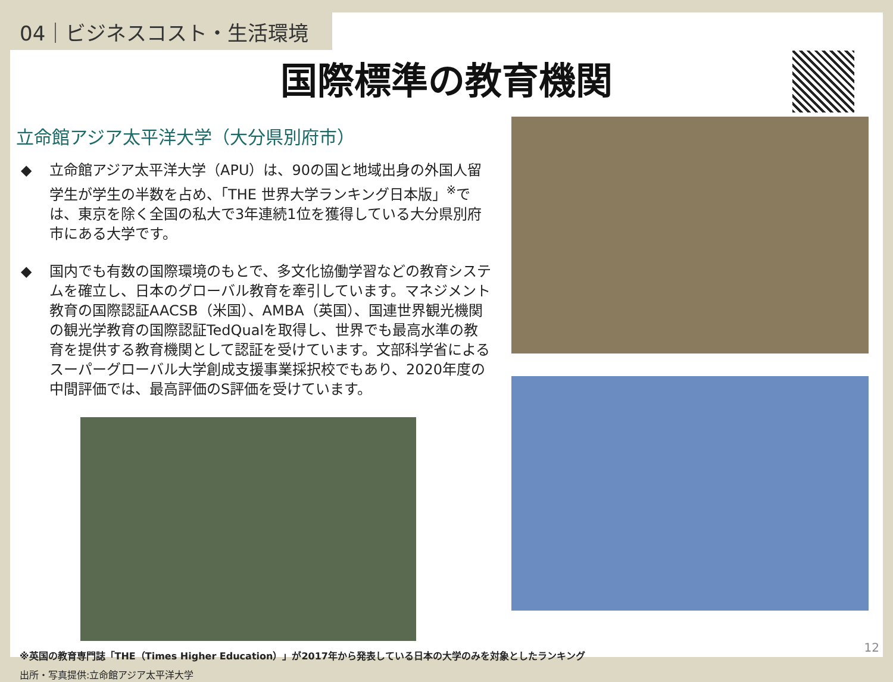04｜ビジネスコスト・生活環境
国際標準の教育機関
立命館アジア太平洋大学（大分県別府市）
◆ 立命館アジア太平洋大学（APU）は、90の国と地域出身の外国人留学生が学生の半数を占め、「THE 世界大学ランキング日本版」<sup>※</sup>では、東京を除く全国の私大で3年連続1位を獲得している大分県別府市にある大学です。
◆ 国内でも有数の国際環境のもとで、多文化協働学習などの教育システムを確立し、日本のグローバル教育を牽引しています。マネジメント教育の国際認証AACSB（米国）、AMBA（英国）、国連世界観光機関の観光学教育の国際認証TedQualを取得し、世界でも最高水準の教育を提供する教育機関として認証を受けています。文部科学省によるスーパーグローバル大学創成支援事業採択校でもあり、2020年度の中間評価では、最高評価のS評価を受けています。
※英国の教育専門誌「THE（Times Higher Education）」が2017年から発表している日本の大学のみを対象としたランキング
出所・写真提供:立命館アジア太平洋大学
12